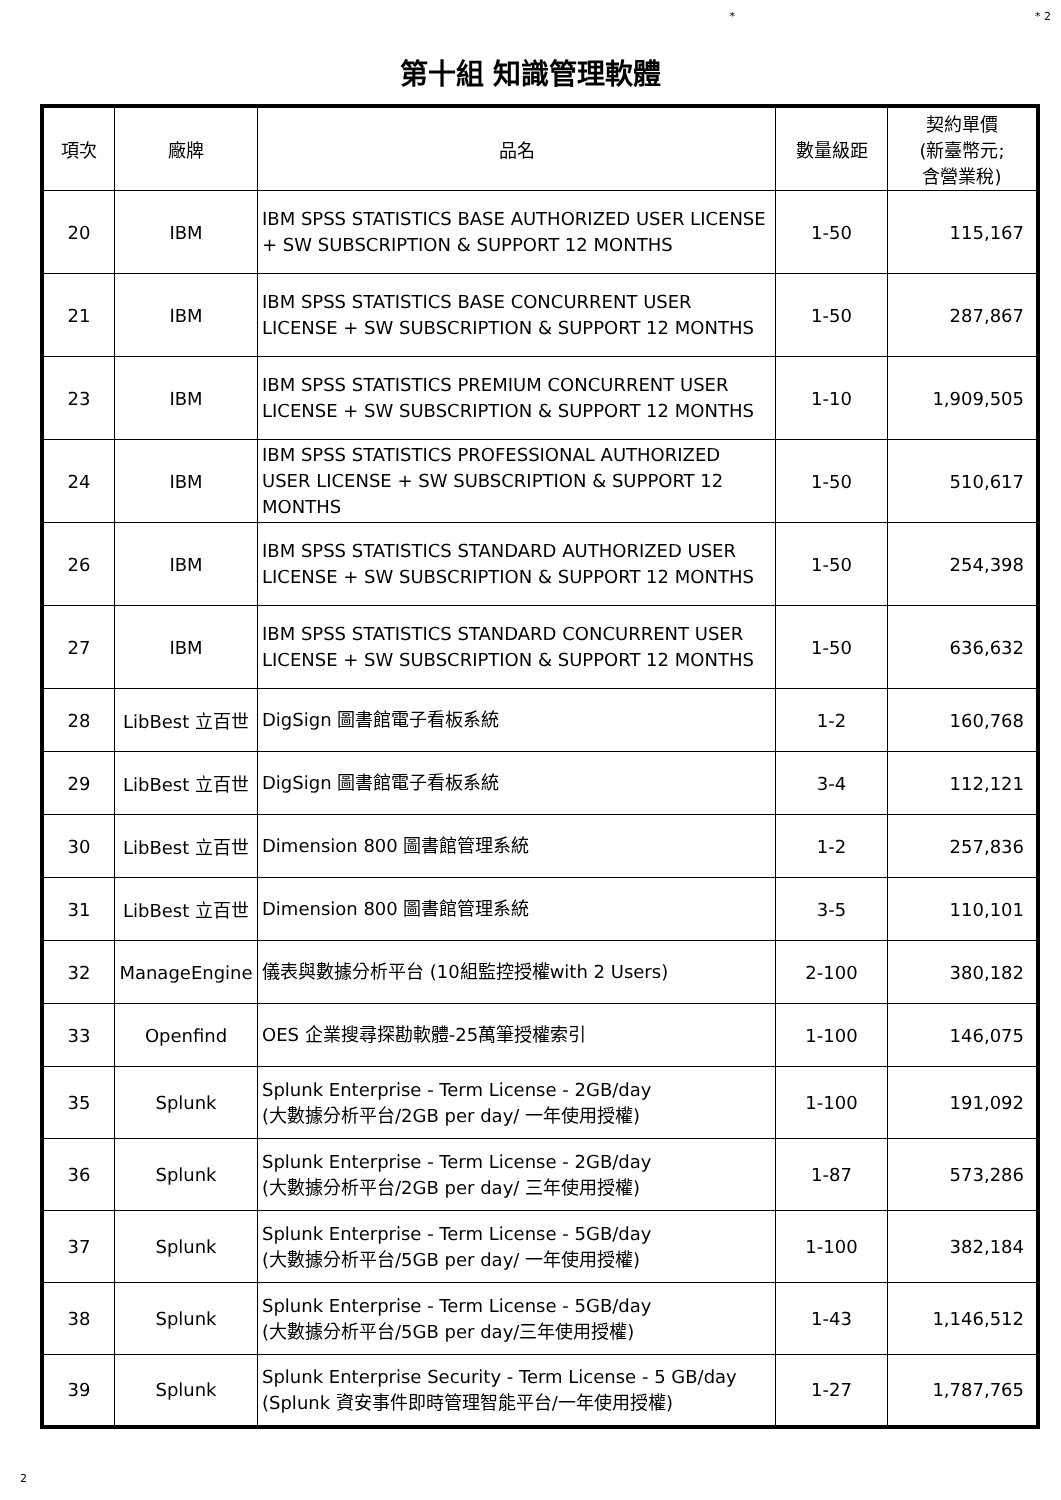* * 2
第十組 知識管理軟體
| 項次 | 廠牌 | 品名 | 數量級距 | 契約單價 (新臺幣元; 含營業稅) |
| --- | --- | --- | --- | --- |
| 20 | IBM | IBM SPSS STATISTICS BASE AUTHORIZED USER LICENSE + SW SUBSCRIPTION & SUPPORT 12 MONTHS | 1-50 | 115,167 |
| 21 | IBM | IBM SPSS STATISTICS BASE CONCURRENT USER LICENSE + SW SUBSCRIPTION & SUPPORT 12 MONTHS | 1-50 | 287,867 |
| 23 | IBM | IBM SPSS STATISTICS PREMIUM CONCURRENT USER LICENSE + SW SUBSCRIPTION & SUPPORT 12 MONTHS | 1-10 | 1,909,505 |
| 24 | IBM | IBM SPSS STATISTICS PROFESSIONAL AUTHORIZED USER LICENSE + SW SUBSCRIPTION & SUPPORT 12 MONTHS | 1-50 | 510,617 |
| 26 | IBM | IBM SPSS STATISTICS STANDARD AUTHORIZED USER LICENSE + SW SUBSCRIPTION & SUPPORT 12 MONTHS | 1-50 | 254,398 |
| 27 | IBM | IBM SPSS STATISTICS STANDARD CONCURRENT USER LICENSE + SW SUBSCRIPTION & SUPPORT 12 MONTHS | 1-50 | 636,632 |
| 28 | LibBest 立百世 | DigSign 圖書館電子看板系統 | 1-2 | 160,768 |
| 29 | LibBest 立百世 | DigSign 圖書館電子看板系統 | 3-4 | 112,121 |
| 30 | LibBest 立百世 | Dimension 800 圖書館管理系統 | 1-2 | 257,836 |
| 31 | LibBest 立百世 | Dimension 800 圖書館管理系統 | 3-5 | 110,101 |
| 32 | ManageEngine | 儀表與數據分析平台 (10組監控授權with 2 Users) | 2-100 | 380,182 |
| 33 | Openfind | OES 企業搜尋探勘軟體-25萬筆授權索引 | 1-100 | 146,075 |
| 35 | Splunk | Splunk Enterprise - Term License - 2GB/day (大數據分析平台/2GB per day/ 一年使用授權) | 1-100 | 191,092 |
| 36 | Splunk | Splunk Enterprise - Term License - 2GB/day (大數據分析平台/2GB per day/ 三年使用授權) | 1-87 | 573,286 |
| 37 | Splunk | Splunk Enterprise - Term License - 5GB/day (大數據分析平台/5GB per day/ 一年使用授權) | 1-100 | 382,184 |
| 38 | Splunk | Splunk Enterprise - Term License - 5GB/day (大數據分析平台/5GB per day/三年使用授權) | 1-43 | 1,146,512 |
| 39 | Splunk | Splunk Enterprise Security - Term License - 5 GB/day (Splunk 資安事件即時管理智能平台/一年使用授權) | 1-27 | 1,787,765 |
2